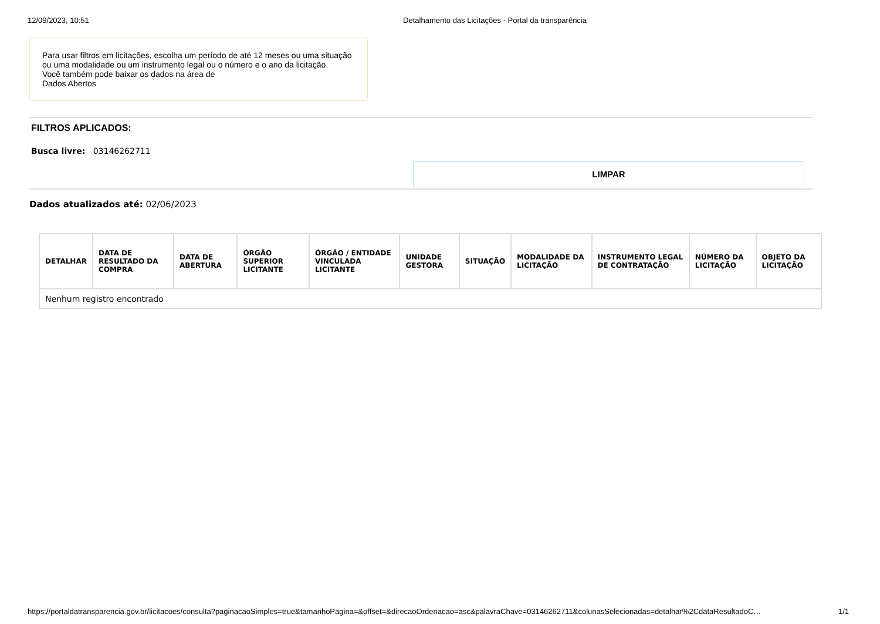12/09/2023, 10:51 Detalhamento das Licitações - Portal da transparência
Para usar filtros em licitações, escolha um período de até 12 meses ou uma situação ou uma modalidade ou um instrumento legal ou o número e o ano da licitação.
Você também pode baixar os dados na área de
Dados Abertos
FILTROS APLICADOS:
Busca livre: 03146262711
LIMPAR
Dados atualizados até: 02/06/2023
| DETALHAR | DATA DE RESULTADO DA COMPRA | DATA DE ABERTURA | ÓRGÃO SUPERIOR LICITANTE | ÓRGÃO / ENTIDADE VINCULADA LICITANTE | UNIDADE GESTORA | SITUAÇÃO | MODALIDADE DA LICITAÇÃO | INSTRUMENTO LEGAL DE CONTRATAÇÃO | NÚMERO DA LICITAÇÃO | OBJETO DA LICITAÇÃO |
| --- | --- | --- | --- | --- | --- | --- | --- | --- | --- | --- |
| Nenhum registro encontrado | | | | | | | | | | |
https://portaldatransparencia.gov.br/licitacoes/consulta?paginacaoSimples=true&tamanhoPagina=&offset=&direcaoOrdenacao=asc&palavraChave=03146262711&colunasSelecionadas=detalhar%2CdataResultadoC… 1/1